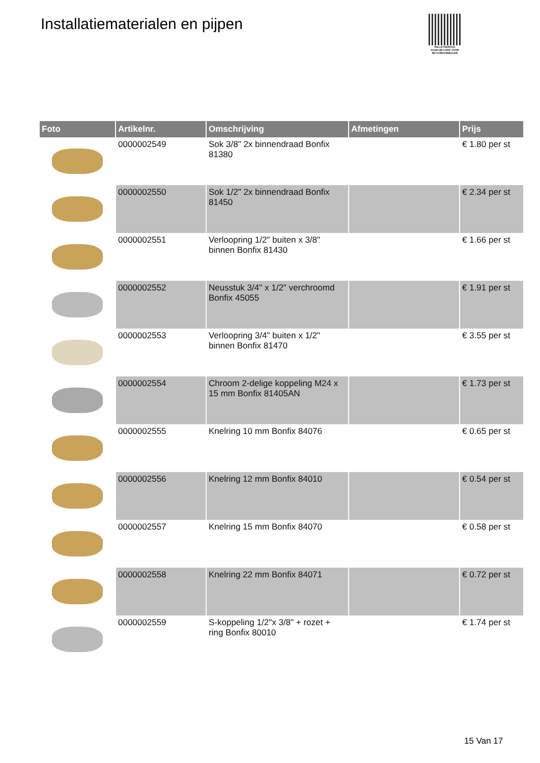Installatiematerialen en pijpen
PALLETSERVICE
SCAN QR-CODE VOOR RETOURFORMULIER
| Foto | Artikelnr. | Omschrijving | Afmetingen | Prijs |
| --- | --- | --- | --- | --- |
| | 0000002549 | Sok 3/8" 2x binnendraad Bonfix 81380 | | € 1.80 per st |
| | 0000002550 | Sok 1/2" 2x binnendraad Bonfix 81450 | | € 2.34 per st |
| | 0000002551 | Verloopring 1/2" buiten x 3/8" binnen Bonfix 81430 | | € 1.66 per st |
| | 0000002552 | Neusstuk 3/4" x 1/2" verchroomd Bonfix 45055 | | € 1.91 per st |
| | 0000002553 | Verloopring 3/4" buiten x 1/2" binnen Bonfix 81470 | | € 3.55 per st |
| | 0000002554 | Chroom 2-delige koppeling M24 x 15 mm Bonfix 81405AN | | € 1.73 per st |
| | 0000002555 | Knelring 10 mm Bonfix 84076 | | € 0.65 per st |
| | 0000002556 | Knelring 12 mm Bonfix 84010 | | € 0.54 per st |
| | 0000002557 | Knelring 15 mm Bonfix 84070 | | € 0.58 per st |
| | 0000002558 | Knelring 22 mm Bonfix 84071 | | € 0.72 per st |
| | 0000002559 | S-koppeling 1/2"x 3/8" + rozet + ring Bonfix 80010 | | € 1.74 per st |
15 Van 17